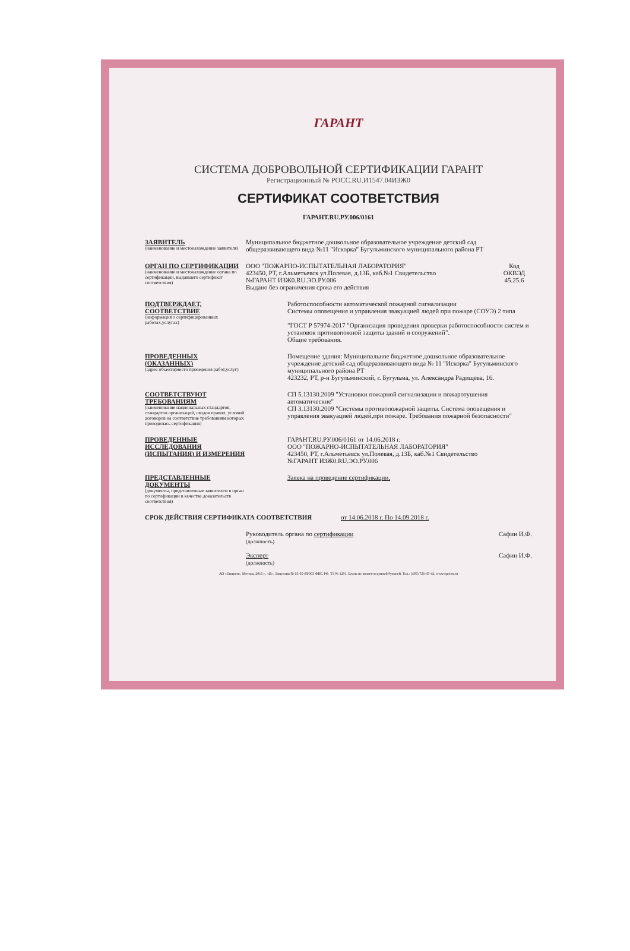ГАРАНТ
СИСТЕМА ДОБРОВОЛЬНОЙ СЕРТИФИКАЦИИ ГАРАНТ
Регистрационный № РОСС.RU.И1547.04ИЗЖ0
СЕРТИФИКАТ СООТВЕТСТВИЯ
ГАРАНТ.RU.РУ.006/0161
ЗАЯВИТЕЛЬ
(наименование и местонахождение заявителя)
Муниципальное бюджетное дошкольное образовательное учреждение детский сад общеразвивающего вида №11 "Искорка" Бугульминского муниципального района РТ
ОРГАН ПО СЕРТИФИКАЦИИ
(наименование и местонахождение органа по сертификации, выдавшего сертификат соответствия)
ООО "ПОЖАРНО-ИСПЫТАТЕЛЬНАЯ ЛАБОРАТОРИЯ"
423450, РТ, г.Альметьевск ул.Полевая, д.13Б, каб.№1 Свидетельство
№ГАРАНТ ИЗЖ0.RU.ЭО.РУ.006
Выдано без ограничения срока его действия
Код
ОКВЭД
45.25.6
ПОДТВЕРЖДАЕТ, СООТВЕТСТВИЕ
(информация о сертифицированных работах,услугах)
Работоспособности автоматической пожарной сигнализации
Системы оповещения и управления эвакуацией людей при пожаре (СОУЭ) 2 типа
"ГОСТ Р 57974-2017 "Организация проведения проверки работоспособности систем и установок противопожной защиты зданий и сооружений".
Общие требования.
ПРОВЕДЕННЫХ (ОКАЗАННЫХ)
(адрес объекта(место проведения работ,услуг)
Помещение здания: Муниципальное бюджетное дошкольное образовательное учреждение детский сад общеразвивающего вида № 11 "Искорка" Бугульминского муниципального района РТ
423232, РТ, р-н Бугульминский, г. Бугульма, ул. Александра Радищева, 16.
СООТВЕТСТВУЮТ ТРЕБОВАНИЯМ
(наименование национальных стандартов, стандартов организаций, сводов правил, условий договоров на соответствие требованиям которых проводилась сертификация)
СП 5.13130.2009 "Установки пожарной сигнализации и пожаротушения автоматические"
СП 3.13130.2009 "Системы противопожарной защиты. Система оповещения и управления эвакуацией людей,при пожаре. Требования пожарной безопасности"
ПРОВЕДЕННЫЕ ИССЛЕДОВАНИЯ (ИСПЫТАНИЯ) И ИЗМЕРЕНИЯ
ГАРАНТ.RU.РУ.006/0161 от 14.06.2018 г.
ООО "ПОЖАРНО-ИСПЫТАТЕЛЬНАЯ ЛАБОРАТОРИЯ"
423450, РТ, г.Альметьевск ул.Полевая, д.13Б, каб.№1 Свидетельство
№ГАРАНТ ИЗЖ0.RU.ЭО.РУ.006
ПРЕДСТАВЛЕННЫЕ ДОКУМЕНТЫ
(документы, представленные заявителем в орган по сертификации в качестве доказательств соответствия)
Заявка на проведение сертификации.
СРОК ДЕЙСТВИЯ СЕРТИФИКАТА СООТВЕТСТВИЯ от 14.06.2018 г. По 14.09.2018 г.
Руководитель органа по сертификации
(должность)
Сафин И.Ф.
Эксперт
(должность)
Сафин И.Ф.
АО «Опцион», Москва, 2016 г., «В». Лицензия № 05-05-09/003 ФНС РФ. ТЗ № 1291. Бланк не является ценной бумагой. Тел.: (495) 726-47-42, www.opcion.ru